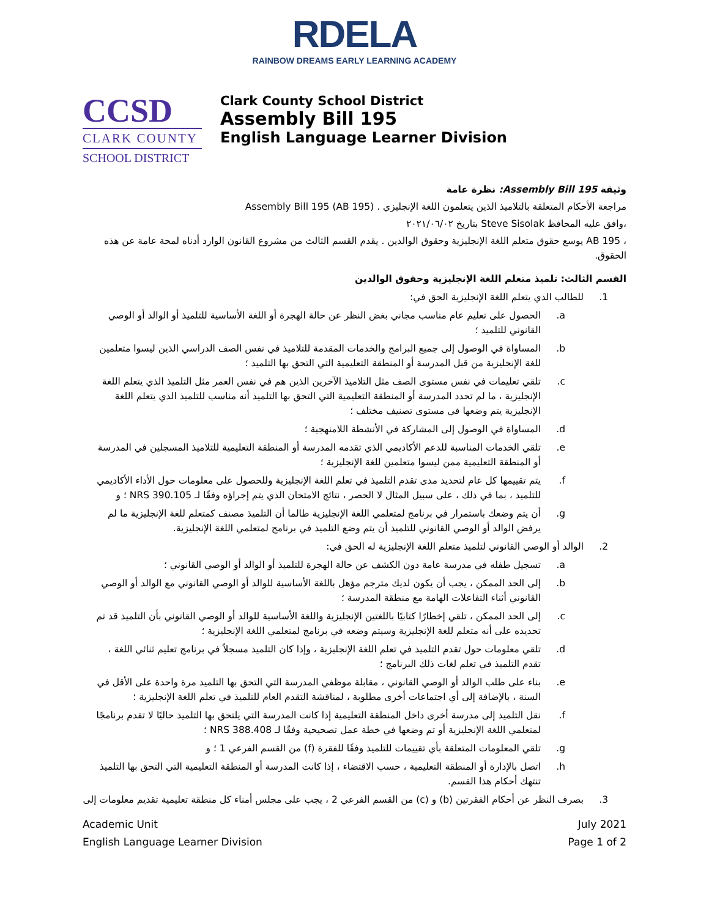RDELA
RAINBOW DREAMS EARLY LEARNING ACADEMY
CCSD
CLARK COUNTY
SCHOOL DISTRICT
Clark County School District
Assembly Bill 195
English Language Learner Division
وثيقة Assembly Bill 195: نظرة عامة
مراجعة الأحكام المتعلقة بالتلاميذ الذين يتعلمون اللغة الإنجليزي . Assembly Bill 195 (AB 195)
،وافق عليه المحافظ Steve Sisolak بتاريخ ٢٠٢١/٠٦/٠٢
، AB 195 يوسع حقوق متعلم اللغة الإنجليزية وحقوق الوالدين . يقدم القسم الثالث من مشروع القانون الوارد أدناه لمحة عامة عن هذه الحقوق.
القسم الثالث: تلميذ متعلم اللغة الإنجليزية وحقوق الوالدين
1. للطالب الذي يتعلم اللغة الإنجليزية الحق في:
a. الحصول على تعليم عام مناسب مجاني بغض النظر عن حالة الهجرة أو اللغة الأساسية للتلميذ أو الوالد أو الوصي القانوني للتلميذ ؛
b. المساواة في الوصول إلى جميع البرامج والخدمات المقدمة للتلاميذ في نفس الصف الدراسي الذين ليسوا متعلمين للغة الإنجليزية من قبل المدرسة أو المنطقة التعليمية التي التحق بها التلميذ ؛
c. تلقي تعليمات في نفس مستوى الصف مثل التلاميذ الآخرين الذين هم في نفس العمر مثل التلميذ الذي يتعلم اللغة الإنجليزية ، ما لم تحدد المدرسة أو المنطقة التعليمية التي التحق بها التلميذ أنه مناسب للتلميذ الذي يتعلم اللغة الإنجليزية يتم وضعها في مستوى تصنيف مختلف ؛
d. المساواة في الوصول إلى المشاركة في الأنشطة اللامنهجية ؛
e. تلقي الخدمات المناسبة للدعم الأكاديمي الذي تقدمه المدرسة أو المنطقة التعليمية للتلاميذ المسجلين في المدرسة أو المنطقة التعليمية ممن ليسوا متعلمين للغة الإنجليزية ؛
f. يتم تقييمها كل عام لتحديد مدى تقدم التلميذ في تعلم اللغة الإنجليزية وللحصول على معلومات حول الأداء الأكاديمي للتلميذ ، بما في ذلك ، على سبيل المثال لا الحصر ، نتائج الامتحان الذي يتم إجراؤه وفقًا لـ NRS 390.105 ؛ و
g. أن يتم وضعك باستمرار في برنامج لمتعلمي اللغة الإنجليزية طالما أن التلميذ مصنف كمتعلم للغة الإنجليزية ما لم يرفض الوالد أو الوصي القانوني للتلميذ أن يتم وضع التلميذ في برنامج لمتعلمي اللغة الإنجليزية.
2. الوالد أو الوصي القانوني لتلميذ متعلم اللغة الإنجليزية له الحق في:
a. تسجيل طفله في مدرسة عامة دون الكشف عن حالة الهجرة للتلميذ أو الوالد أو الوصي القانوني ؛
b. إلى الحد الممكن ، يجب أن يكون لديك مترجم مؤهل باللغة الأساسية للوالد أو الوصي القانوني مع الوالد أو الوصي القانوني أثناء التفاعلات الهامة مع منطقة المدرسة ؛
c. إلى الحد الممكن ، تلقي إخطارًا كتابيًا باللغتين الإنجليزية واللغة الأساسية للوالد أو الوصي القانوني بأن التلميذ قد تم تحديده على أنه متعلم للغة الإنجليزية وسيتم وضعه في برنامج لمتعلمي اللغة الإنجليزية ؛
d. تلقي معلومات حول تقدم التلميذ في تعلم اللغة الإنجليزية ، وإذا كان التلميذ مسجلاً في برنامج تعليم ثنائي اللغة ، تقدم التلميذ في تعلم لغات ذلك البرنامج ؛
e. بناء على طلب الوالد أو الوصي القانوني ، مقابلة موظفي المدرسة التي التحق بها التلميذ مرة واحدة على الأقل في السنة ، بالإضافة إلى أي اجتماعات أخرى مطلوبة ، لمناقشة التقدم العام للتلميذ في تعلم اللغة الإنجليزية ؛
f. نقل التلميذ إلى مدرسة أخرى داخل المنطقة التعليمية إذا كانت المدرسة التي يلتحق بها التلميذ حاليًا لا تقدم برنامجًا لمتعلمي اللغة الإنجليزية أو تم وضعها في خطة عمل تصحيحية وفقًا لـ NRS 388.408 ؛
g. تلقي المعلومات المتعلقة بأي تقييمات للتلميذ وفقًا للفقرة (f) من القسم الفرعي 1 ؛ و
h. اتصل بالإدارة أو المنطقة التعليمية ، حسب الاقتضاء ، إذا كانت المدرسة أو المنطقة التعليمية التي التحق بها التلميذ تنتهك أحكام هذا القسم.
3. بصرف النظر عن أحكام الفقرتين (b) و (c) من القسم الفرعي 2 ، يجب على مجلس أمناء كل منطقة تعليمية تقديم معلومات إلى
Academic Unit
English Language Learner Division
July 2021
Page 1 of 2